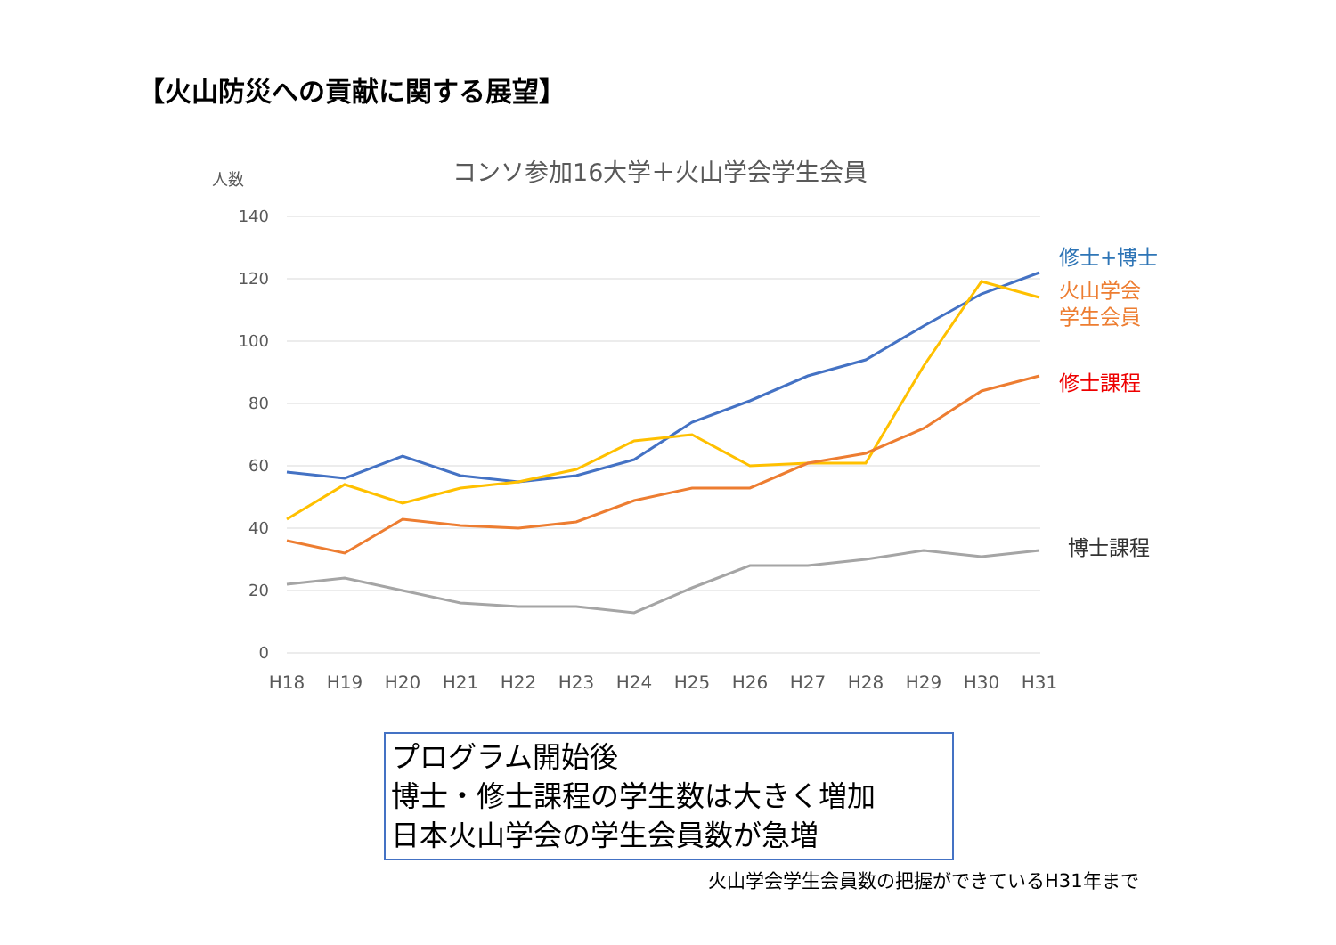【火山防災への貢献に関する展望】
人数
コンソ参加16大学＋火山学会学生会員
140
120
100
80
60
40
20
0
H18
H19
H20
H21
H22
H23
H24
H25
H26
H27
H28
H29
H30
H31
修士+博士
火山学会
学生会員
修士課程
博士課程
プログラム開始後
博士・修士課程の学生数は大きく増加
日本火山学会の学生会員数が急増
火山学会学生会員数の把握ができているH31年まで